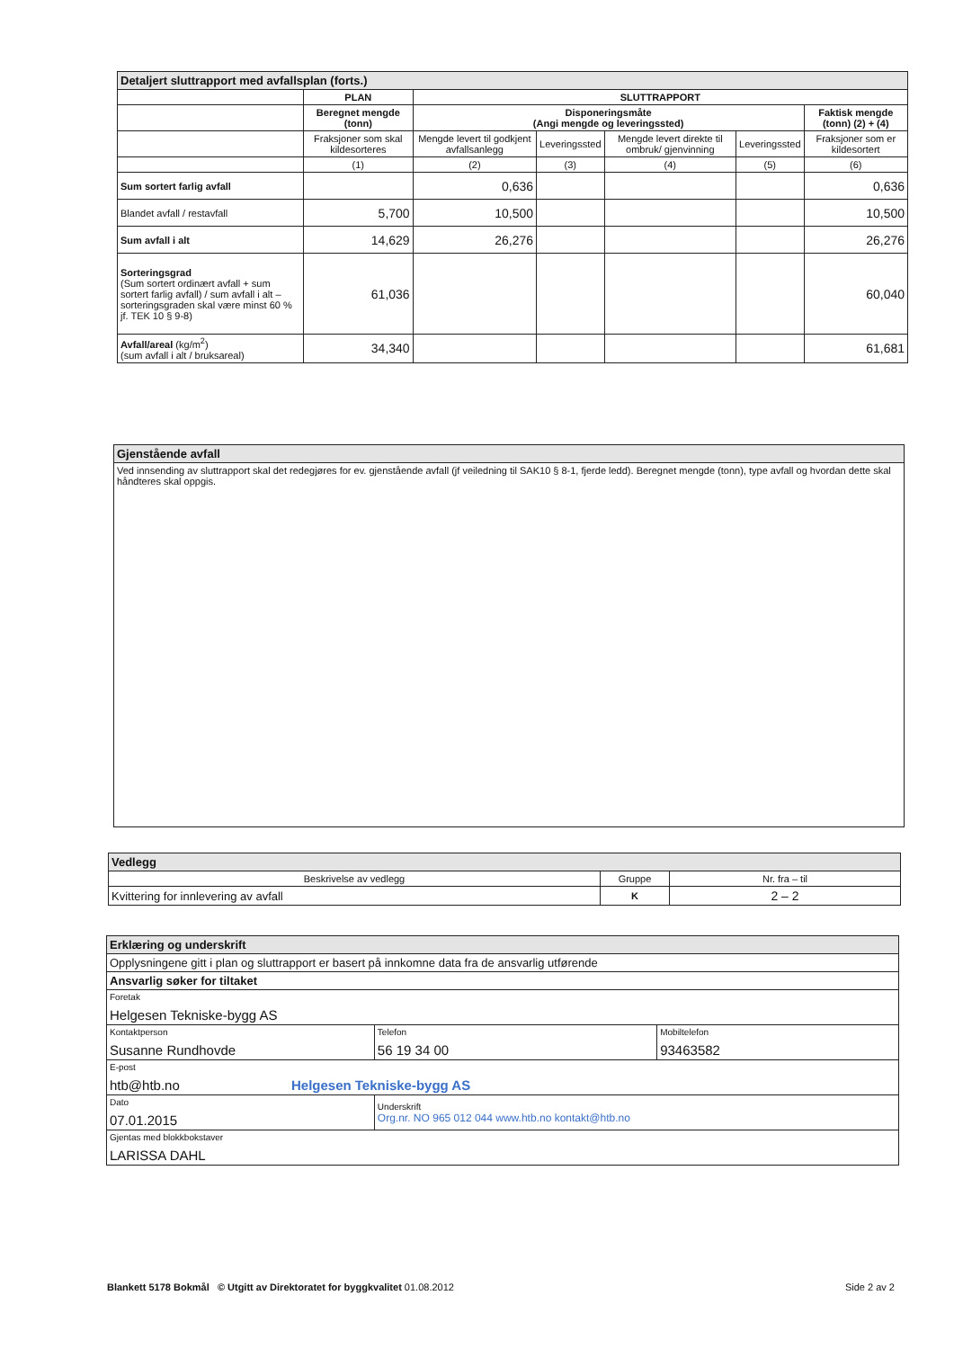| Detaljert sluttrapport med avfallsplan (forts.) | | | | | | |
| --- | --- | --- | --- | --- | --- | --- |
| | PLAN | SLUTTRAPPORT | | | | |
| | Beregnet mengde (tonn) | Disponeringsmåte (Angi mengde og leveringssted) | | | | Faktisk mengde (tonn) (2) + (4) |
| | Fraksjoner som skal kildesorteres | Mengde levert til godkjent avfallsanlegg | Leveringssted | Mengde levert direkte til ombruk/ gjenvinning | Leveringssted | Fraksjoner som er kildesortert |
| | (1) | (2) | (3) | (4) | (5) | (6) |
| Sum sortert farlig avfall | | 0,636 | | | | 0,636 |
| Blandet avfall / restavfall | 5,700 | 10,500 | | | | 10,500 |
| Sum avfall i alt | 14,629 | 26,276 | | | | 26,276 |
| Sorteringsgrad (Sum sortert ordinært avfall + sum sortert farlig avfall) / sum avfall i alt – sorteringsgraden skal være minst 60 % jf. TEK 10 § 9-8) | 61,036 | | | | | 60,040 |
| Avfall/areal (kg/m<sup>2</sup>) (sum avfall i alt / bruksareal) | 34,340 | | | | | 61,681 |
| Gjenstående avfall |
| --- |
| Ved innsending av sluttrapport skal det redegjøres for ev. gjenstående avfall (jf veiledning til SAK10 § 8-1, fjerde ledd). Beregnet mengde (tonn), type avfall og hvordan dette skal håndteres skal oppgis. |
| Vedlegg | | |
| --- | --- | --- |
| Beskrivelse av vedlegg | Gruppe | Nr. fra – til |
| Kvittering for innlevering av avfall | K | 2 – 2 |
| Erklæring og underskrift | | |
| --- | --- | --- |
| Opplysningene gitt i plan og sluttrapport er basert på innkomne data fra de ansvarlig utførende | | |
| Ansvarlig søker for tiltaket | | |
| Foretak Helgesen Tekniske-bygg AS | | |
| Kontaktperson Susanne Rundhovde | Telefon 56 19 34 00 | Mobiltelefon 93463582 |
| E-post htb@htb.no Helgesen Tekniske-bygg AS | | |
| Dato 07.01.2015 | Underskrift Org.nr. NO 965 012 044 www.htb.no kontakt@htb.no | |
| Gjentas med blokkbokstaver LARISSA DAHL | | |
Blankett 5178 Bokmål © Utgitt av Direktoratet for byggkvalitet 01.08.2012 Side 2 av 2